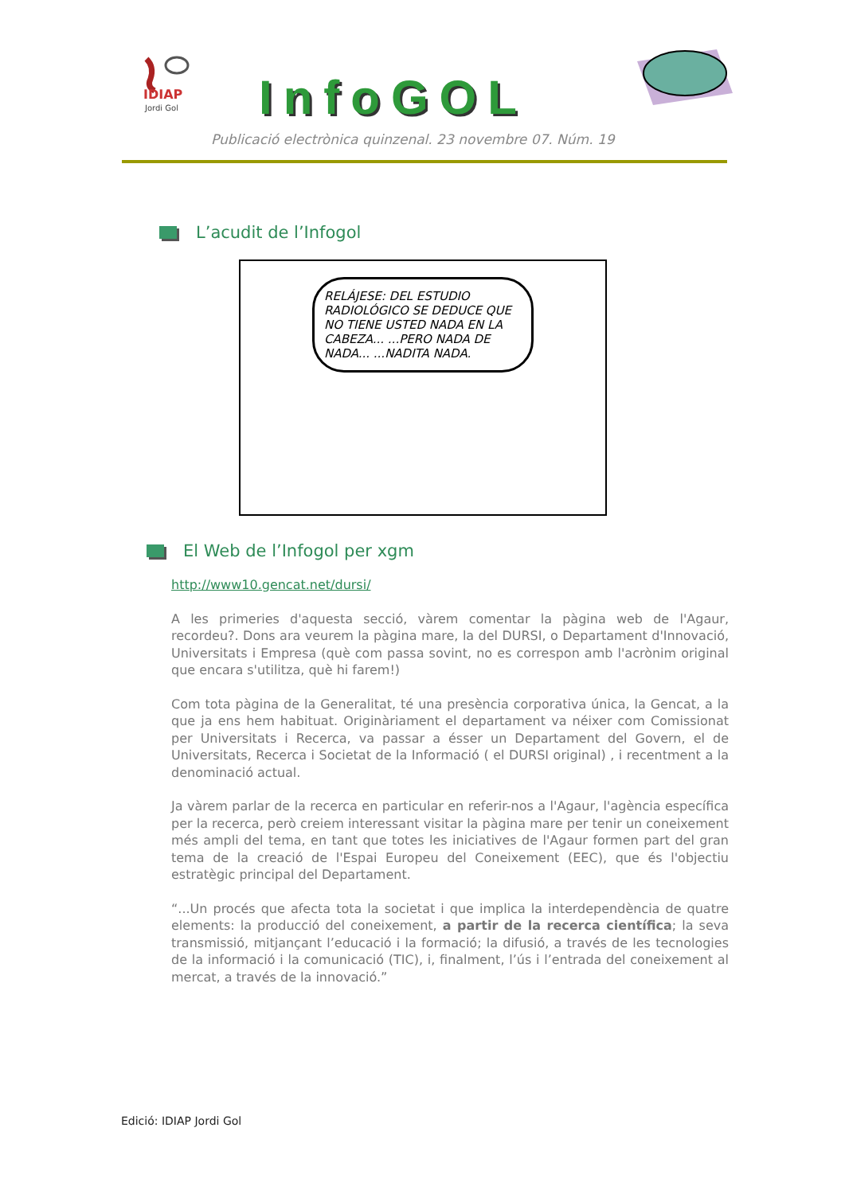IDIAP
Jordi Gol
InfoGOL
Publicació electrònica quinzenal. 23 novembre 07. Núm. 19
L’acudit de l’Infogol
RELÁJESE: DEL ESTUDIO RADIOLÓGICO SE DEDUCE QUE NO TIENE USTED NADA EN LA CABEZA... ...PERO NADA DE NADA... ...NADITA NADA.
El Web de l’Infogol per xgm
http://www10.gencat.net/dursi/
A les primeries d'aquesta secció, vàrem comentar la pàgina web de l'Agaur, recordeu?. Dons ara veurem la pàgina mare, la del DURSI, o Departament d'Innovació, Universitats i Empresa (què com passa sovint, no es correspon amb l'acrònim original que encara s'utilitza, què hi farem!)
Com tota pàgina de la Generalitat, té una presència corporativa única, la Gencat, a la que ja ens hem habituat. Originàriament el departament va néixer com Comissionat per Universitats i Recerca, va passar a ésser un Departament del Govern, el de Universitats, Recerca i Societat de la Informació ( el DURSI original) , i recentment a la denominació actual.
Ja vàrem parlar de la recerca en particular en referir-nos a l'Agaur, l'agència específica per la recerca, però creiem interessant visitar la pàgina mare per tenir un coneixement més ampli del tema, en tant que totes les iniciatives de l'Agaur formen part del gran tema de la creació de l'Espai Europeu del Coneixement (EEC), que és l'objectiu estratègic principal del Departament.
“...Un procés que afecta tota la societat i que implica la interdependència de quatre elements: la producció del coneixement, a partir de la recerca científica; la seva transmissió, mitjançant l’educació i la formació; la difusió, a través de les tecnologies de la informació i la comunicació (TIC), i, finalment, l’ús i l’entrada del coneixement al mercat, a través de la innovació.”
Edició: IDIAP Jordi Gol